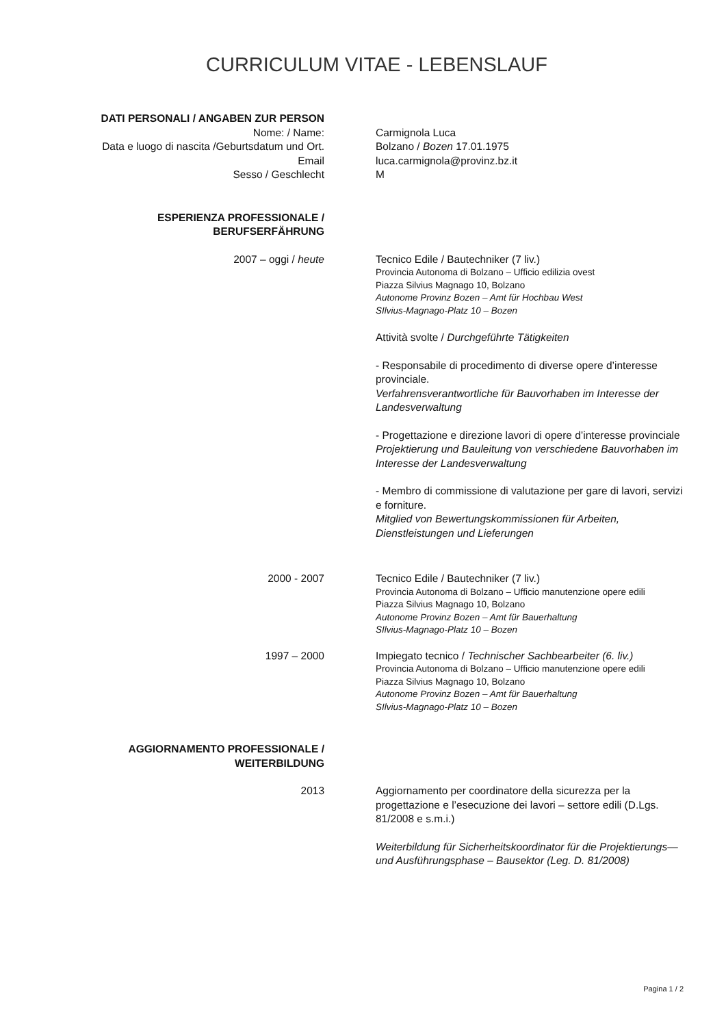CURRICULUM VITAE - LEBENSLAUF
DATI PERSONALI / ANGABEN ZUR PERSON
Nome: / Name:
Data e luogo di nascita /Geburtsdatum und Ort.
Email
Sesso / Geschlecht
Carmignola Luca
Bolzano / Bozen 17.01.1975
luca.carmignola@provinz.bz.it
M
ESPERIENZA PROFESSIONALE /
BERUFSERFÄHRUNG
2007 – oggi / heute Tecnico Edile / Bautechniker (7 liv.)
Provincia Autonoma di Bolzano – Ufficio edilizia ovest
Piazza Silvius Magnago 10, Bolzano
Autonome Provinz Bozen – Amt für Hochbau West
SIlvius-Magnago-Platz 10 – Bozen
Attività svolte / Durchgeführte Tätigkeiten
- Responsabile di procedimento di diverse opere d’interesse provinciale.
Verfahrensverantwortliche für Bauvorhaben im Interesse der Landesverwaltung
- Progettazione e direzione lavori di opere d’interesse provinciale
Projektierung und Bauleitung von verschiedene Bauvorhaben im Interesse der Landesverwaltung
- Membro di commissione di valutazione per gare di lavori, servizi e forniture.
Mitglied von Bewertungskommissionen für Arbeiten, Dienstleistungen und Lieferungen
2000 - 2007 Tecnico Edile / Bautechniker (7 liv.)
Provincia Autonoma di Bolzano – Ufficio manutenzione opere edili
Piazza Silvius Magnago 10, Bolzano
Autonome Provinz Bozen – Amt für Bauerhaltung
SIlvius-Magnago-Platz 10 – Bozen
1997 – 2000 Impiegato tecnico / Technischer Sachbearbeiter (6. liv.)
Provincia Autonoma di Bolzano – Ufficio manutenzione opere edili
Piazza Silvius Magnago 10, Bolzano
Autonome Provinz Bozen – Amt für Bauerhaltung
SIlvius-Magnago-Platz 10 – Bozen
AGGIORNAMENTO PROFESSIONALE /
WEITERBILDUNG
2013 Aggiornamento per coordinatore della sicurezza per la progettazione e l’esecuzione dei lavori – settore edili (D.Lgs. 81/2008 e s.m.i.)
Weiterbildung für Sicherheitskoordinator für die Projektierungs— und Ausführungsphase – Bausektor (Leg. D. 81/2008)
Pagina 1 / 2